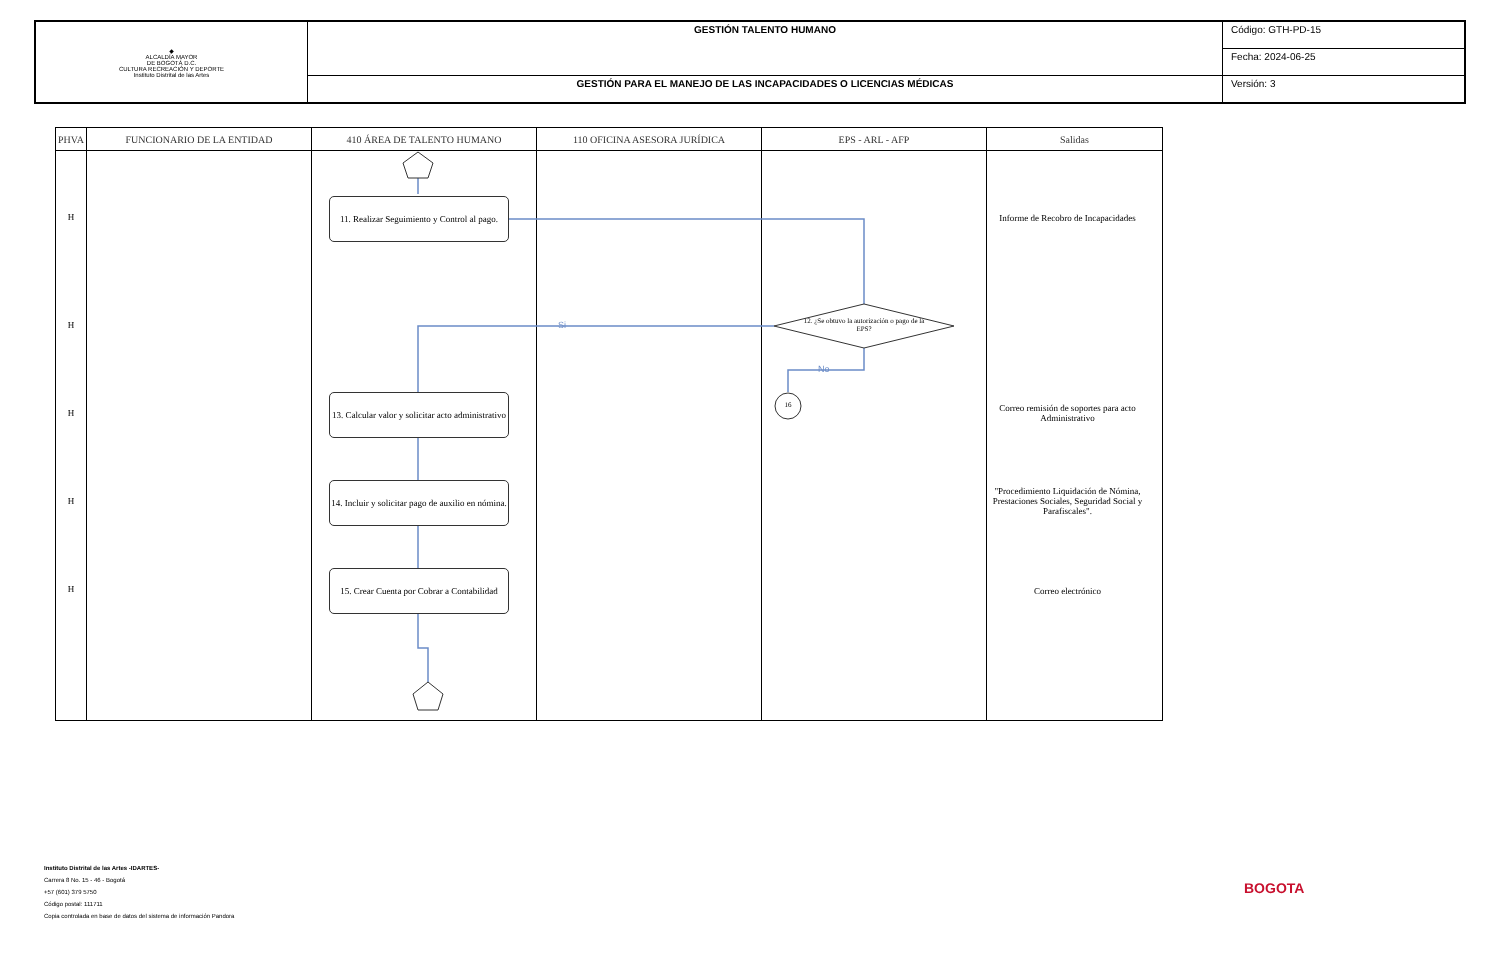| ◆ ALCALDÍA MAYOR DE BOGOTÁ D.C. CULTURA RECREACIÓN Y DEPORTE Instituto Distrital de las Artes | GESTIÓN TALENTO HUMANO | Código: GTH-PD-15 |
| | | Fecha: 2024-06-25 |
| | GESTIÓN PARA EL MANEJO DE LAS INCAPACIDADES O LICENCIAS MÉDICAS | Versión: 3 |
| PHVA | FUNCIONARIO DE LA ENTIDAD | 410 ÁREA DE TALENTO HUMANO | 110 OFICINA ASESORA JURÍDICA | EPS - ARL - AFP | Salidas |
| --- | --- | --- | --- | --- | --- |
| H H H H H | | | | | |
11. Realizar Seguimiento y Control al pago.
13. Calcular valor y solicitar acto administrativo
14. Incluir y solicitar pago de auxilio en nómina.
15. Crear Cuenta por Cobrar a Contabilidad
12. ¿Se obtuvo la autorización o pago de la EPS?
Si
No
16
Informe de Recobro de Incapacidades
Correo remisión de soportes para acto Administrativo
"Procedimiento Liquidación de Nómina, Prestaciones Sociales, Seguridad Social y Parafiscales".
Correo electrónico
Instituto Distrital de las Artes -IDARTES-
Carrera 8 No. 15 - 46 - Bogotá
+57 (601) 379 5750
Código postal: 111711
Copia controlada en base de datos del sistema de información Pandora
BOGOTA